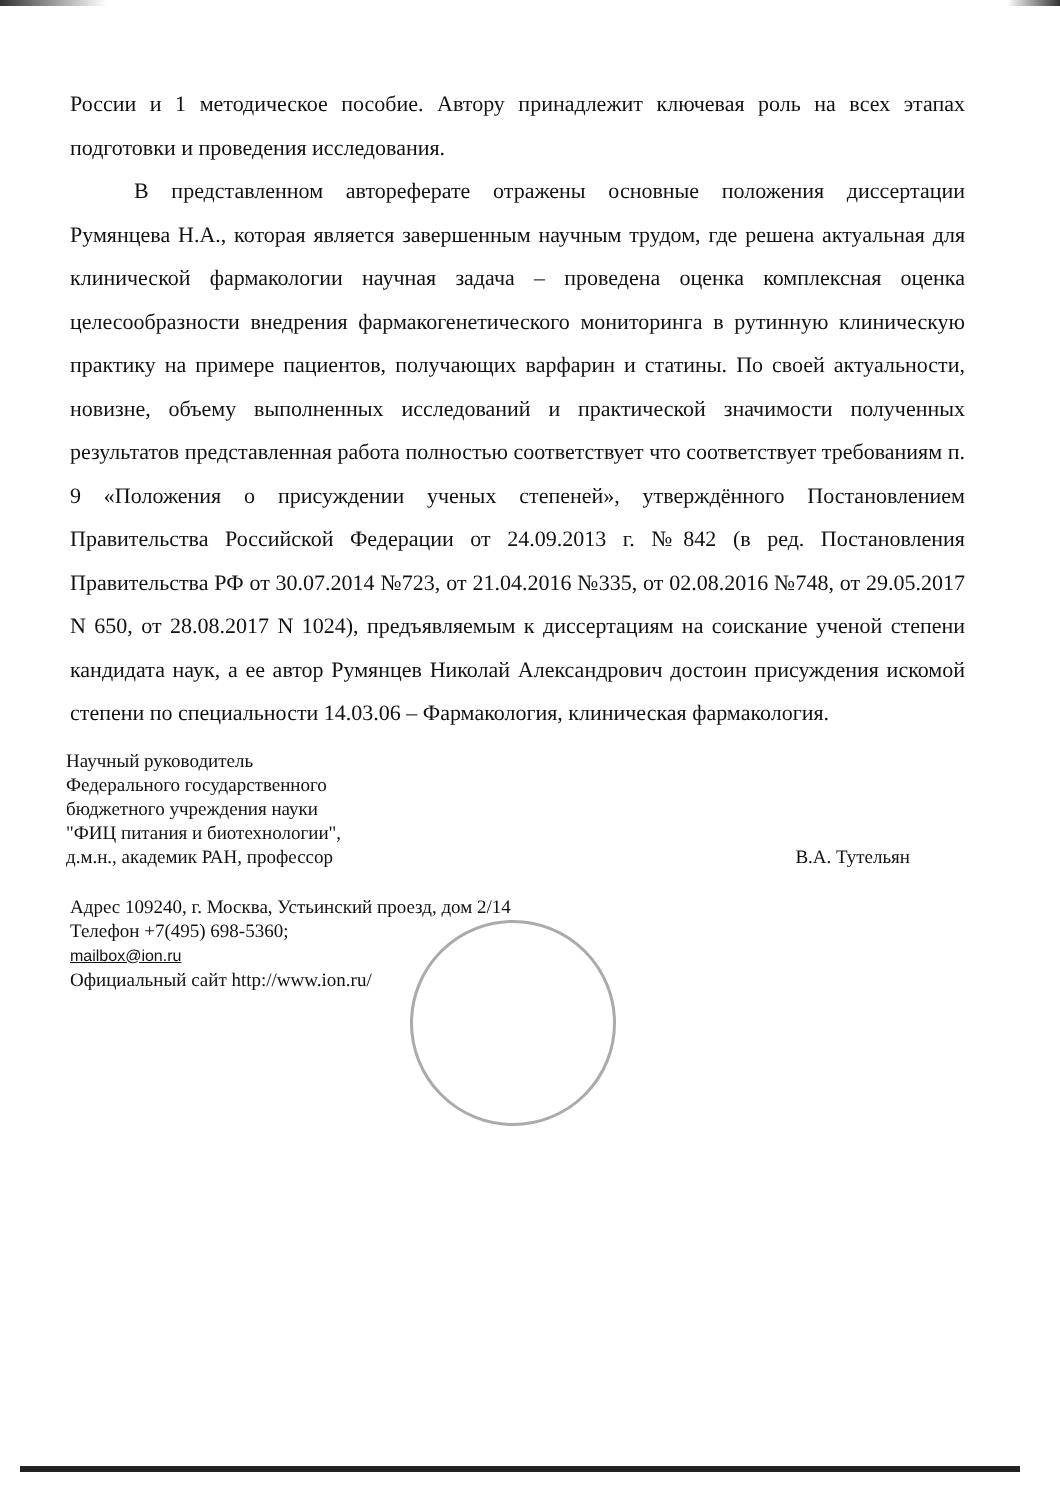России и 1 методическое пособие. Автору принадлежит ключевая роль на всех этапах подготовки и проведения исследования.
В представленном автореферате отражены основные положения диссертации Румянцева Н.А., которая является завершенным научным трудом, где решена актуальная для клинической фармакологии научная задача – проведена оценка комплексная оценка целесообразности внедрения фармакогенетического мониторинга в рутинную клиническую практику на примере пациентов, получающих варфарин и статины. По своей актуальности, новизне, объему выполненных исследований и практической значимости полученных результатов представленная работа полностью соответствует что соответствует требованиям п. 9 «Положения о присуждении ученых степеней», утверждённого Постановлением Правительства Российской Федерации от 24.09.2013 г. №842 (в ред. Постановления Правительства РФ от 30.07.2014 №723, от 21.04.2016 №335, от 02.08.2016 №748, от 29.05.2017 N 650, от 28.08.2017 N 1024), предъявляемым к диссертациям на соискание ученой степени кандидата наук, а ее автор Румянцев Николай Александрович достоин присуждения искомой степени по специальности 14.03.06 – Фармакология, клиническая фармакология.
Научный руководитель
Федерального государственного
бюджетного учреждения науки
"ФИЦ питания и биотехнологии",
д.м.н., академик РАН, профессор
В.А. Тутельян
Адрес 109240, г. Москва, Устьинский проезд, дом 2/14
Телефон +7(495) 698-5360;
mailbox@ion.ru
Официальный сайт http://www.ion.ru/